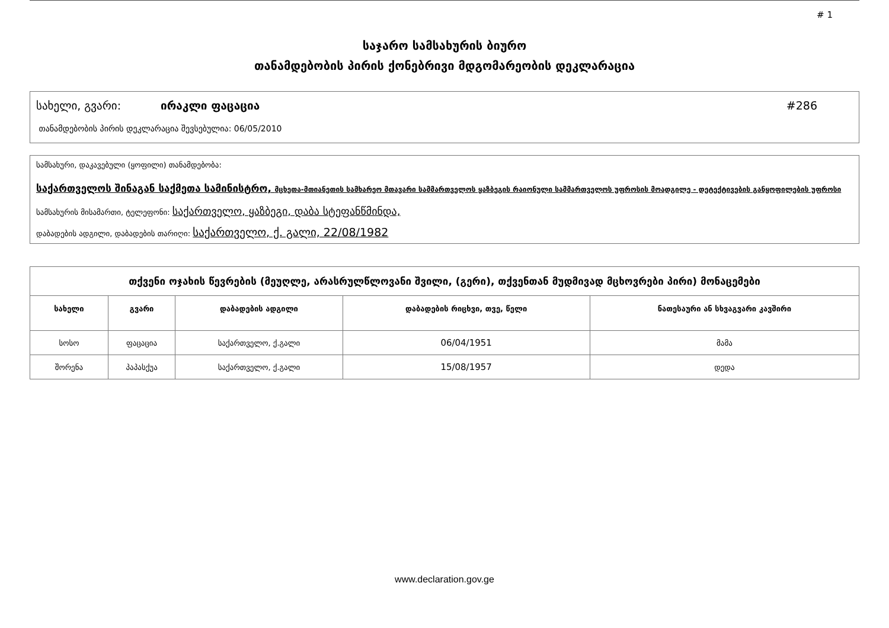# 1
საჯარო სამსახურის ბიურო
თანამდებობის პირის ქონებრივი მდგომარეობის დეკლარაცია
სახელი, გვარი: ირაკლი ფაცაცია #286
თანამდებობის პირის დეკლარაცია შევსებულია: 06/05/2010
სამსახური, დაკავებული (ყოფილი) თანამდებობა:
საქართველოს შინაგან საქმეთა სამინისტრო, მცხეთა-მთიანეთის სამხარეო მთავარი სამმართველოს ყაზბეგის რაიონული სამმართველოს უფროსის მოადგილე - დეტექტივების განყოფილების უფროსი
სამსახურის მისამართი, ტელეფონი: საქართველო, ყაზბეგი, დაბა სტეფანწმინდა,
დაბადების ადგილი, დაბადების თარიღი: საქართველო, ქ. გალი, 22/08/1982
| თქვენი ოჯახის წევრების (მეუღლე, არასრულწლოვანი შვილი, (გერი), თქვენთან მუდმივად მცხოვრები პირი) მონაცემები | | | | |
| --- | --- | --- | --- | --- |
| სახელი | გვარი | დაბადების ადგილი | დაბადების რიცხვი, თვე, წელი | ნათესაური ან სხვაგვარი კავშირი |
| სოსო | ფაცაცია | საქართველო, ქ.გალი | 06/04/1951 | მამა |
| შორენა | პაპასქუა | საქართველო, ქ.გალი | 15/08/1957 | დედა |
www.declaration.gov.ge